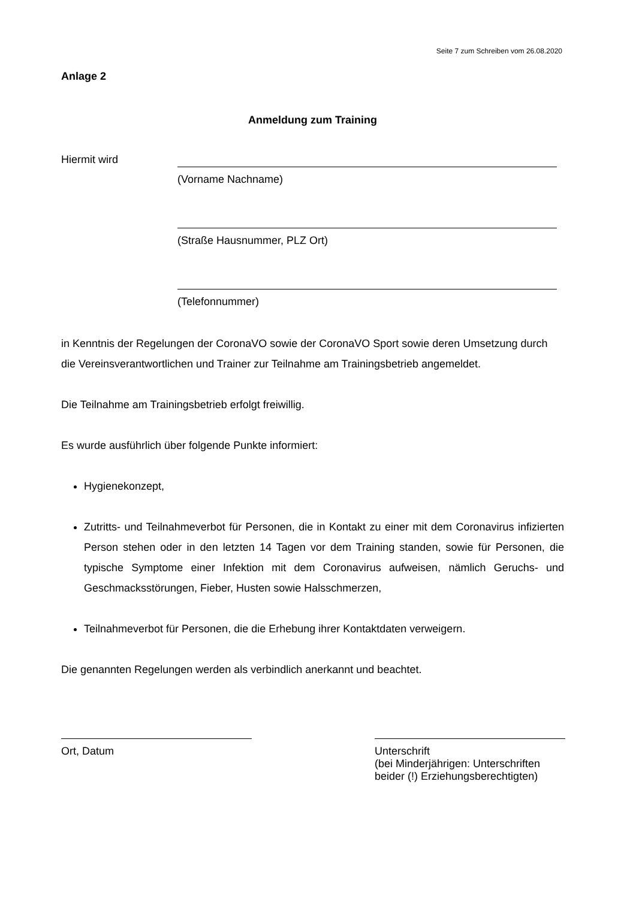Seite 7 zum Schreiben vom 26.08.2020
Anlage 2
Anmeldung zum Training
Hiermit wird
(Vorname Nachname)
(Straße Hausnummer, PLZ Ort)
(Telefonnummer)
in Kenntnis der Regelungen der CoronaVO sowie der CoronaVO Sport sowie deren Umsetzung durch die Vereinsverantwortlichen und Trainer zur Teilnahme am Trainingsbetrieb angemeldet.
Die Teilnahme am Trainingsbetrieb erfolgt freiwillig.
Es wurde ausführlich über folgende Punkte informiert:
Hygienekonzept,
Zutritts- und Teilnahmeverbot für Personen, die in Kontakt zu einer mit dem Coronavirus infizierten Person stehen oder in den letzten 14 Tagen vor dem Training standen, sowie für Personen, die typische Symptome einer Infektion mit dem Coronavirus aufweisen, nämlich Geruchs- und Geschmacksstörungen, Fieber, Husten sowie Halsschmerzen,
Teilnahmeverbot für Personen, die die Erhebung ihrer Kontaktdaten verweigern.
Die genannten Regelungen werden als verbindlich anerkannt und beachtet.
Ort, Datum Unterschrift
(bei Minderjährigen: Unterschriften beider (!) Erziehungsberechtigten)